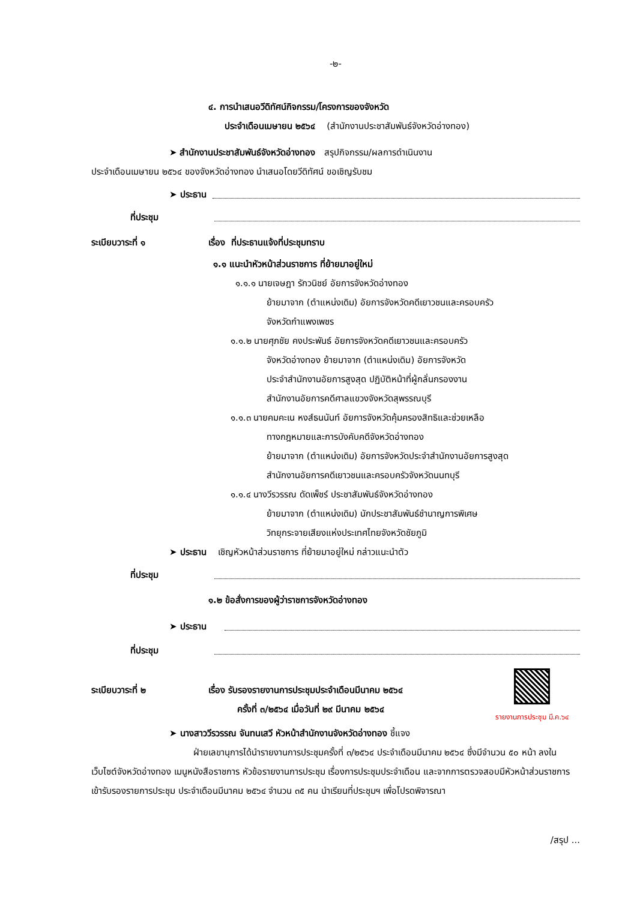-๒-
๔. การนำเสนอวีดิทัศน์กิจกรรม/โครงการของจังหวัด
ประจำเดือนเมษายน ๒๕๖๔ (สำนักงานประชาสัมพันธ์จังหวัดอ่างทอง)
➤ สำนักงานประชาสัมพันธ์จังหวัดอ่างทอง สรุปกิจกรรม/ผลการดำเนินงาน
ประจำเดือนเมษายน ๒๕๖๔ ของจังหวัดอ่างทอง นำเสนอโดยวีดิทัศน์ ขอเชิญรับชม
➤ ประธาน
ที่ประชุม
ระเบียบวาระที่ ๑ เรื่อง ที่ประธานแจ้งที่ประชุมทราบ
๑.๑ แนะนำหัวหน้าส่วนราชการ ที่ย้ายมาอยู่ใหม่
๑.๑.๑ นายเจษฎา รักวนิชย์ อัยการจังหวัดอ่างทอง
ย้ายมาจาก (ตำแหน่งเดิม) อัยการจังหวัดคดีเยาวชนและครอบครัว
จังหวัดกำแพงเพชร
๑.๑.๒ นายศุภชัย คงประพันธ์ อัยการจังหวัดคดีเยาวชนและครอบครัว
จังหวัดอ่างทอง ย้ายมาจาก (ตำแหน่งเดิม) อัยการจังหวัด
ประจำสำนักงานอัยการสูงสุด ปฏิบัติหน้าที่ผู้กลั่นกรองงาน
สำนักงานอัยการคดีศาลแขวงจังหวัดสุพรรณบุรี
๑.๑.๓ นายคมคะเน หงส์ธนนันท์ อัยการจังหวัดคุ้มครองสิทธิและช่วยเหลือ
ทางกฎหมายและการบังคับคดีจังหวัดอ่างทอง
ย้ายมาจาก (ตำแหน่งเดิม) อัยการจังหวัดประจำสำนักงานอัยการสูงสุด
สำนักงานอัยการคดีเยาวชนและครอบครัวจังหวัดนนทบุรี
๑.๑.๔ นางวีรวรรณ ดัดเพ็ชร์ ประชาสัมพันธ์จังหวัดอ่างทอง
ย้ายมาจาก (ตำแหน่งเดิม) นักประชาสัมพันธ์ชำนาญการพิเศษ
วิทยุกระจายเสียงแห่งประเทศไทยจังหวัดชัยภูมิ
➤ ประธาน เชิญหัวหน้าส่วนราชการ ที่ย้ายมาอยู่ใหม่ กล่าวแนะนำตัว
ที่ประชุม
๑.๒ ข้อสั่งการของผู้ว่าราชการจังหวัดอ่างทอง
➤ ประธาน
ที่ประชุม
ระเบียบวาระที่ ๒ เรื่อง รับรองรายงานการประชุมประจำเดือนมีนาคม ๒๕๖๔
ครั้งที่ ๓/๒๕๖๔ เมื่อวันที่ ๒๙ มีนาคม ๒๕๖๔
รายงานการประชุม มี.ค.๖๔
➤ นางสาววีรวรรณ จันทนเสวี หัวหน้าสำนักงานจังหวัดอ่างทอง ชี้แจง
ฝ่ายเลขานุการได้นำรายงานการประชุมครั้งที่ ๓/๒๕๖๔ ประจำเดือนมีนาคม ๒๕๖๔ ซึ่งมีจำนวน ๕๐ หน้า ลงในเว็บไซต์จังหวัดอ่างทอง เมนูหนังสือราชการ หัวข้อรายงานการประชุม เรื่องการประชุมประจำเดือน และจากการตรวจสอบมีหัวหน้าส่วนราชการเข้ารับรองรายการประชุม ประจำเดือนมีนาคม ๒๕๖๔ จำนวน ๓๕ คน นำเรียนที่ประชุมฯ เพื่อโปรดพิจารณา
/สรุป ...